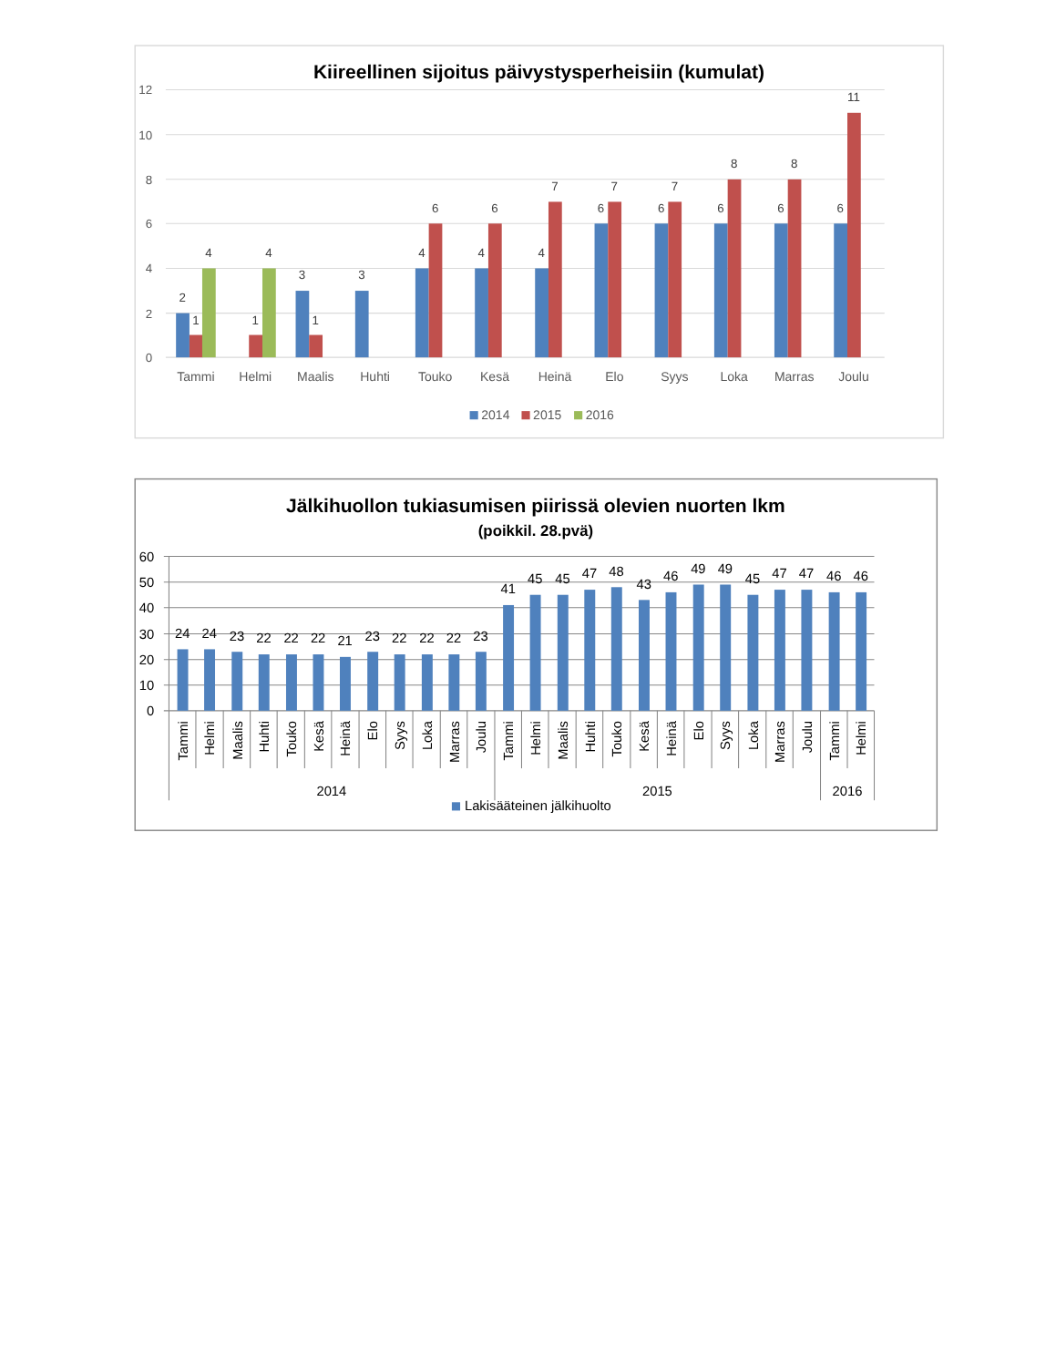Kiireellinen sijoitus päivystysperheisiin (kumulat)
12
10
8
6
4
2
0
2
1
4
1
4
3
1
3
4
6
4
6
4
7
6
7
6
7
6
8
6
8
6
11
Tammi
Helmi
Maalis
Huhti
Touko
Kesä
Heinä
Elo
Syys
Loka
Marras
Joulu
2014
2015
2016
Jälkihuollon tukiasumisen piirissä olevien nuorten lkm
(poikkil. 28.pvä)
60
50
40
30
20
10
0
24
24
23
22
22
22
21
23
22
22
22
23
41
45
45
47
48
43
46
49
49
45
47
47
46
46
Tammi
Helmi
Maalis
Huhti
Touko
Kesä
Heinä
Elo
Syys
Loka
Marras
Joulu
Tammi
Helmi
Maalis
Huhti
Touko
Kesä
Heinä
Elo
Syys
Loka
Marras
Joulu
Tammi
Helmi
2014
2015
2016
Lakisääteinen jälkihuolto